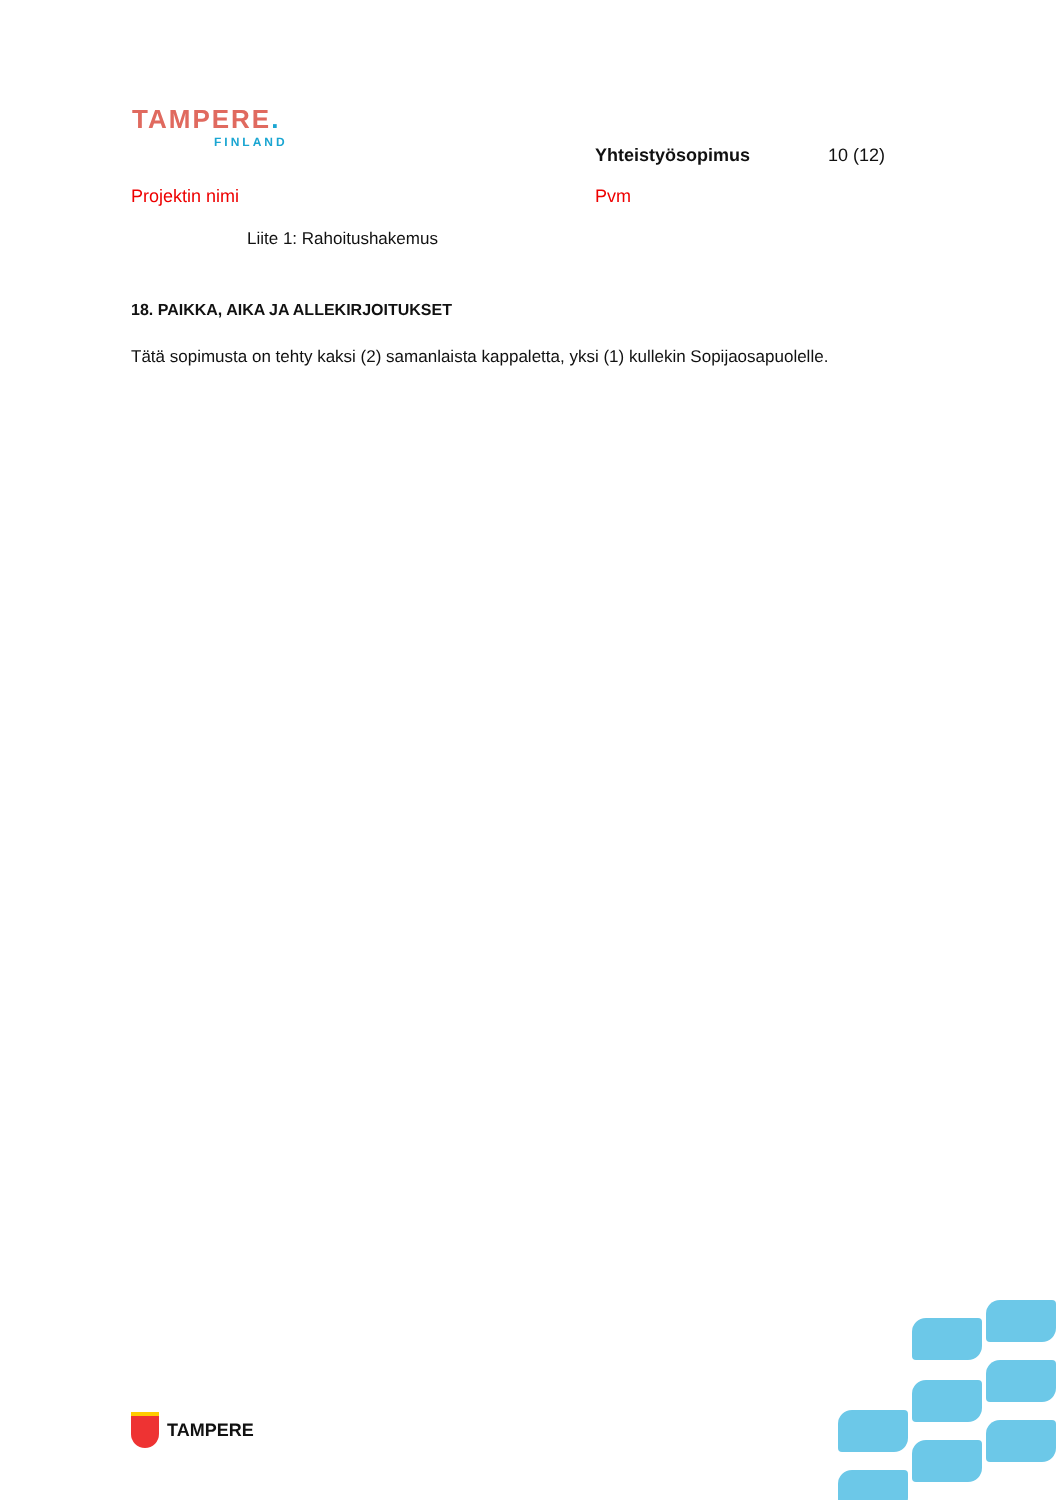TAMPERE.
FINLAND
Yhteistyösopimus 10 (12)
Projektin nimi Pvm
Liite 1: Rahoitushakemus
18. PAIKKA, AIKA JA ALLEKIRJOITUKSET
Tätä sopimusta on tehty kaksi (2) samanlaista kappaletta, yksi (1) kullekin Sopijaosapuolelle.
TAMPERE